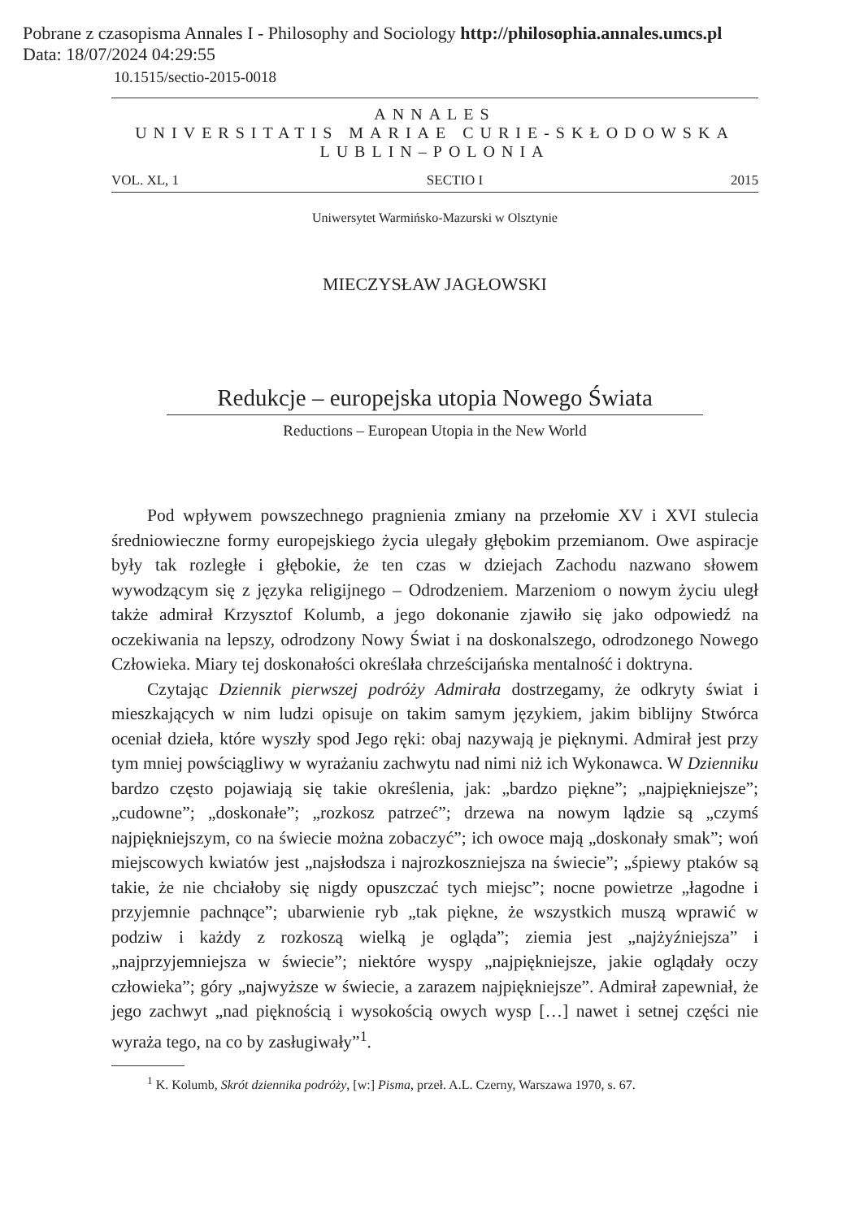Pobrane z czasopisma Annales I - Philosophy and Sociology http://philosophia.annales.umcs.pl
Data: 18/07/2024 04:29:55
10.1515/sectio-2015-0018
ANNALES
UNIVERSITATIS MARIAE CURIE-SKŁODOWSKA
LUBLIN–POLONIA
VOL. XL, 1 SECTIO I 2015
Uniwersytet Warmińsko-Mazurski w Olsztynie
MIECZYSŁAW JAGŁOWSKI
Redukcje – europejska utopia Nowego Świata
Reductions – European Utopia in the New World
Pod wpływem powszechnego pragnienia zmiany na przełomie XV i XVI stulecia średniowieczne formy europejskiego życia ulegały głębokim przemianom. Owe aspiracje były tak rozległe i głębokie, że ten czas w dziejach Zachodu nazwano słowem wywodzącym się z języka religijnego – Odrodzeniem. Marzeniom o nowym życiu uległ także admirał Krzysztof Kolumb, a jego dokonanie zjawiło się jako odpowiedź na oczekiwania na lepszy, odrodzony Nowy Świat i na doskonalszego, odrodzonego Nowego Człowieka. Miary tej doskonałości określała chrześcijańska mentalność i doktryna.
Czytając Dziennik pierwszej podróży Admirała dostrzegamy, że odkryty świat i mieszkających w nim ludzi opisuje on takim samym językiem, jakim biblijny Stwórca oceniał dzieła, które wyszły spod Jego ręki: obaj nazywają je pięknymi. Admirał jest przy tym mniej powściągliwy w wyrażaniu zachwytu nad nimi niż ich Wykonawca. W Dzienniku bardzo często pojawiają się takie określenia, jak: „bardzo piękne”; „najpiękniejsze”; „cudowne”; „doskonałe”; „rozkosz patrzeć”; drzewa na nowym lądzie są „czymś najpiękniejszym, co na świecie można zobaczyć”; ich owoce mają „doskonały smak”; woń miejscowych kwiatów jest „najsłodsza i najrozkoszniejsza na świecie”; „śpiewy ptaków są takie, że nie chciałoby się nigdy opuszczać tych miejsc”; nocne powietrze „łagodne i przyjemnie pachnące”; ubarwienie ryb „tak piękne, że wszystkich muszą wprawić w podziw i każdy z rozkoszą wielką je ogląda”; ziemia jest „najżyźniejsza” i „najprzyjemniejsza w świecie”; niektóre wyspy „najpiękniejsze, jakie oglądały oczy człowieka”; góry „najwyższe w świecie, a zarazem najpiękniejsze”. Admirał zapewniał, że jego zachwyt „nad pięknością i wysokością owych wysp […] nawet i setnej części nie wyraża tego, na co by zasługiwały”<sup>1</sup>.
<sup>1</sup> K. Kolumb, Skrót dziennika podróży, [w:] Pisma, przeł. A.L. Czerny, Warszawa 1970, s. 67.